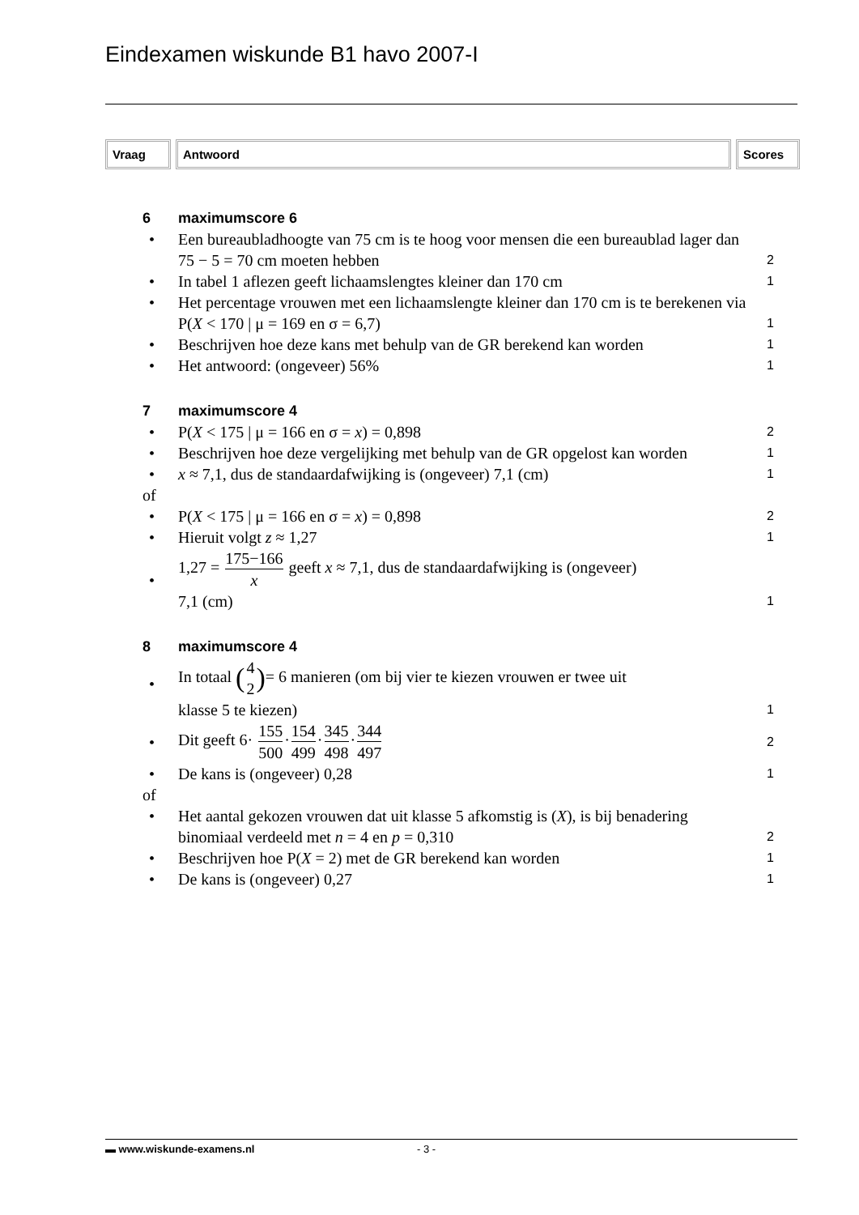Eindexamen wiskunde B1 havo 2007-I
Vraag Antwoord Scores
6 maximumscore 6
• Een bureaubladhoogte van 75 cm is te hoog voor mensen die een bureaublad lager dan 75 − 5 = 70 cm moeten hebben
2
• In tabel 1 aflezen geeft lichaamslengtes kleiner dan 170 cm
1
• Het percentage vrouwen met een lichaamslengte kleiner dan 170 cm is te berekenen via P(X < 170 | μ = 169 en σ = 6,7)
1
• Beschrijven hoe deze kans met behulp van de GR berekend kan worden
1
• Het antwoord: (ongeveer) 56%
1
7 maximumscore 4
• P(X < 175 | μ = 166 en σ = x) = 0,898
2
• Beschrijven hoe deze vergelijking met behulp van de GR opgelost kan worden
1
• x ≈ 7,1, dus de standaardafwijking is (ongeveer) 7,1 (cm)
1
of
• P(X < 175 | μ = 166 en σ = x) = 0,898
2
• Hieruit volgt z ≈ 1,27
1
• 1,27 = 175−166 x geeft x ≈ 7,1, dus de standaardafwijking is (ongeveer)
7,1 (cm)
1
8 maximumscore 4
•
In totaal (4 2)= 6 manieren (om bij vier te kiezen vrouwen er twee uit
klasse 5 te kiezen)
1
•
Dit geeft 6· 155 500·154 499·345 498·344 497
2
• De kans is (ongeveer) 0,28
1
of
• Het aantal gekozen vrouwen dat uit klasse 5 afkomstig is (X), is bij benadering binomiaal verdeeld met n = 4 en p = 0,310
2
• Beschrijven hoe P(X = 2) met de GR berekend kan worden
1
• De kans is (ongeveer) 0,27
1
▬ www.wiskunde-examens.nl - 3 -